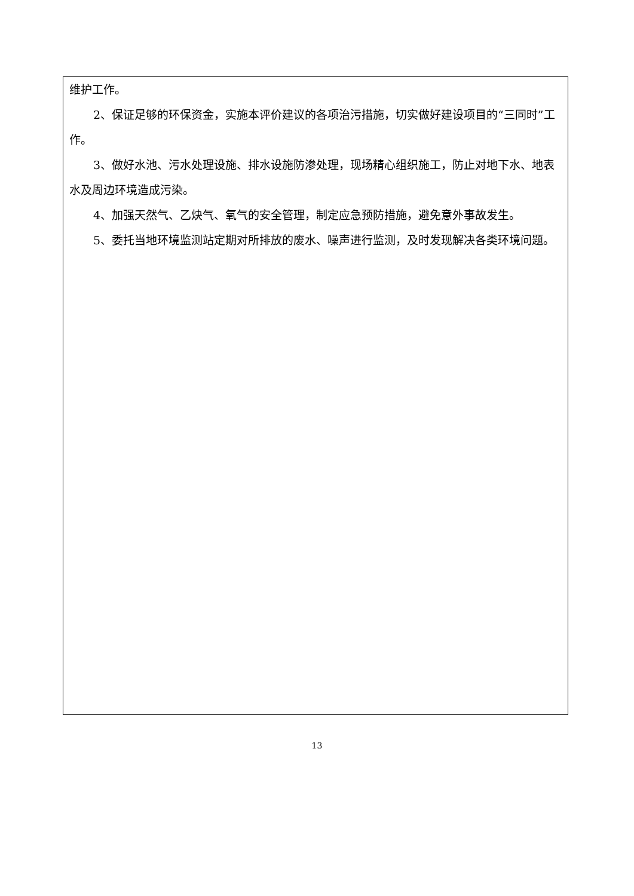维护工作。
2、保证足够的环保资金，实施本评价建议的各项治污措施，切实做好建设项目的“三同时”工作。
3、做好水池、污水处理设施、排水设施防渗处理，现场精心组织施工，防止对地下水、地表水及周边环境造成污染。
4、加强天然气、乙炔气、氧气的安全管理，制定应急预防措施，避免意外事故发生。
5、委托当地环境监测站定期对所排放的废水、噪声进行监测，及时发现解决各类环境问题。
13